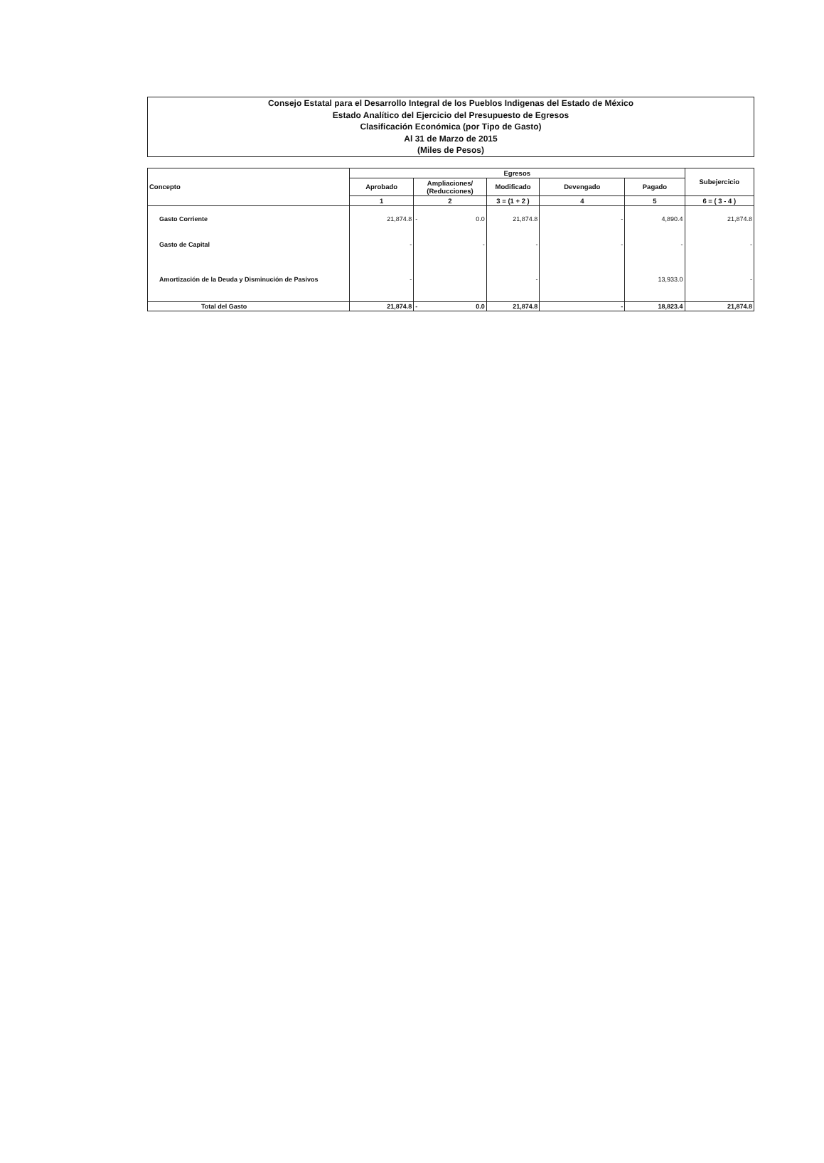Consejo Estatal para el Desarrollo Integral de los Pueblos Indigenas del Estado de México
Estado Analítico del Ejercicio del Presupuesto de Egresos
Clasificación Económica (por Tipo de Gasto)
Al 31 de Marzo de 2015
(Miles de Pesos)
| Concepto | Egresos | | | | | Subejercicio |
| --- | --- | --- | --- | --- | --- | --- |
| | Aprobado | Ampliaciones/ (Reducciones) | Modificado | Devengado | Pagado | |
| | 1 | 2 | 3 = (1 + 2 ) | 4 | 5 | 6 = ( 3 - 4 ) |
| Gasto Corriente | 21,874.8 | - 0.0 | 21,874.8 | - | 4,890.4 | 21,874.8 |
| Gasto de Capital | - | - | - | - | - | - |
| Amortización de la Deuda y Disminución de Pasivos | - | | - | | 13,933.0 | - |
| Total del Gasto | 21,874.8 | - 0.0 | 21,874.8 | - | 18,823.4 | 21,874.8 |